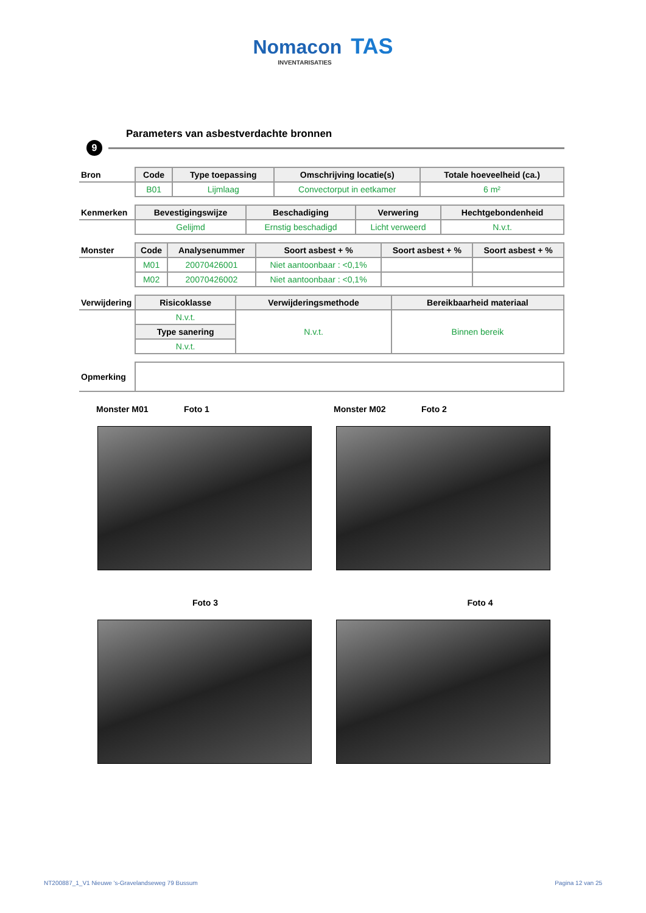Nomacon TAS
INVENTARISATIES
Parameters van asbestverdachte bronnen
9
| Bron | Code | Type toepassing | Omschrijving locatie(s) | Totale hoeveelheid (ca.) |
| --- | --- | --- | --- | --- |
| | B01 | Lijmlaag | Convectorput in eetkamer | 6 m² |
| Kenmerken | Bevestigingswijze | Beschadiging | Verwering | Hechtgebondenheid |
| --- | --- | --- | --- | --- |
| | Gelijmd | Ernstig beschadigd | Licht verweerd | N.v.t. |
| Monster | Code | Analysenummer | Soort asbest + % | Soort asbest + % | Soort asbest + % |
| --- | --- | --- | --- | --- | --- |
| | M01 | 20070426001 | Niet aantoonbaar : <0,1% | | |
| | M02 | 20070426002 | Niet aantoonbaar : <0,1% | | |
| Verwijdering | Risicoklasse | Verwijderingsmethode | Bereikbaarheid materiaal |
| --- | --- | --- | --- |
| | N.v.t. | N.v.t. | Binnen bereik |
| | Type sanering | | |
| | N.v.t. | | |
| Opmerking | |
Monster M01 Foto 1 Monster M02 Foto 2
Foto 3 Foto 4
NT200887_1_V1 Nieuwe 's-Gravelandseweg 79 Bussum Pagina 12 van 25